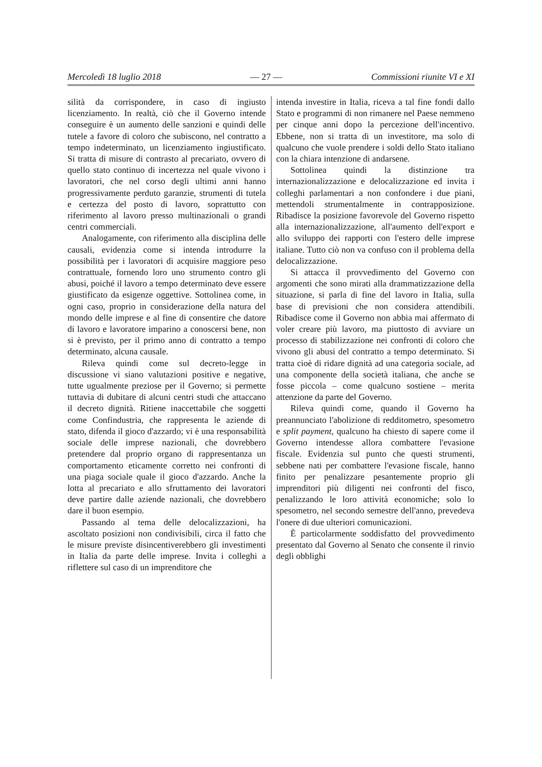Mercoledì 18 luglio 2018 — 27 — Commissioni riunite VI e XI
silità da corrispondere, in caso di ingiusto licenziamento. In realtà, ciò che il Governo intende conseguire è un aumento delle sanzioni e quindi delle tutele a favore di coloro che subiscono, nel contratto a tempo indeterminato, un licenziamento ingiustificato. Si tratta di misure di contrasto al precariato, ovvero di quello stato continuo di incertezza nel quale vivono i lavoratori, che nel corso degli ultimi anni hanno progressivamente perduto garanzie, strumenti di tutela e certezza del posto di lavoro, soprattutto con riferimento al lavoro presso multinazionali o grandi centri commerciali.
Analogamente, con riferimento alla disciplina delle causali, evidenzia come si intenda introdurre la possibilità per i lavoratori di acquisire maggiore peso contrattuale, fornendo loro uno strumento contro gli abusi, poiché il lavoro a tempo determinato deve essere giustificato da esigenze oggettive. Sottolinea come, in ogni caso, proprio in considerazione della natura del mondo delle imprese e al fine di consentire che datore di lavoro e lavoratore imparino a conoscersi bene, non si è previsto, per il primo anno di contratto a tempo determinato, alcuna causale.
Rileva quindi come sul decreto-legge in discussione vi siano valutazioni positive e negative, tutte ugualmente preziose per il Governo; si permette tuttavia di dubitare di alcuni centri studi che attaccano il decreto dignità. Ritiene inaccettabile che soggetti come Confindustria, che rappresenta le aziende di stato, difenda il gioco d'azzardo; vi è una responsabilità sociale delle imprese nazionali, che dovrebbero pretendere dal proprio organo di rappresentanza un comportamento eticamente corretto nei confronti di una piaga sociale quale il gioco d'azzardo. Anche la lotta al precariato e allo sfruttamento dei lavoratori deve partire dalle aziende nazionali, che dovrebbero dare il buon esempio.
Passando al tema delle delocalizzazioni, ha ascoltato posizioni non condivisibili, circa il fatto che le misure previste disincentiverebbero gli investimenti in Italia da parte delle imprese. Invita i colleghi a riflettere sul caso di un imprenditore che
intenda investire in Italia, riceva a tal fine fondi dallo Stato e programmi di non rimanere nel Paese nemmeno per cinque anni dopo la percezione dell'incentivo. Ebbene, non si tratta di un investitore, ma solo di qualcuno che vuole prendere i soldi dello Stato italiano con la chiara intenzione di andarsene.
Sottolinea quindi la distinzione tra internazionalizzazione e delocalizzazione ed invita i colleghi parlamentari a non confondere i due piani, mettendoli strumentalmente in contrapposizione. Ribadisce la posizione favorevole del Governo rispetto alla internazionalizzazione, all'aumento dell'export e allo sviluppo dei rapporti con l'estero delle imprese italiane. Tutto ciò non va confuso con il problema della delocalizzazione.
Si attacca il provvedimento del Governo con argomenti che sono mirati alla drammatizzazione della situazione, si parla di fine del lavoro in Italia, sulla base di previsioni che non considera attendibili. Ribadisce come il Governo non abbia mai affermato di voler creare più lavoro, ma piuttosto di avviare un processo di stabilizzazione nei confronti di coloro che vivono gli abusi del contratto a tempo determinato. Si tratta cioè di ridare dignità ad una categoria sociale, ad una componente della società italiana, che anche se fosse piccola – come qualcuno sostiene – merita attenzione da parte del Governo.
Rileva quindi come, quando il Governo ha preannunciato l'abolizione di redditometro, spesometro e split payment, qualcuno ha chiesto di sapere come il Governo intendesse allora combattere l'evasione fiscale. Evidenzia sul punto che questi strumenti, sebbene nati per combattere l'evasione fiscale, hanno finito per penalizzare pesantemente proprio gli imprenditori più diligenti nei confronti del fisco, penalizzando le loro attività economiche; solo lo spesometro, nel secondo semestre dell'anno, prevedeva l'onere di due ulteriori comunicazioni.
È particolarmente soddisfatto del provvedimento presentato dal Governo al Senato che consente il rinvio degli obblighi